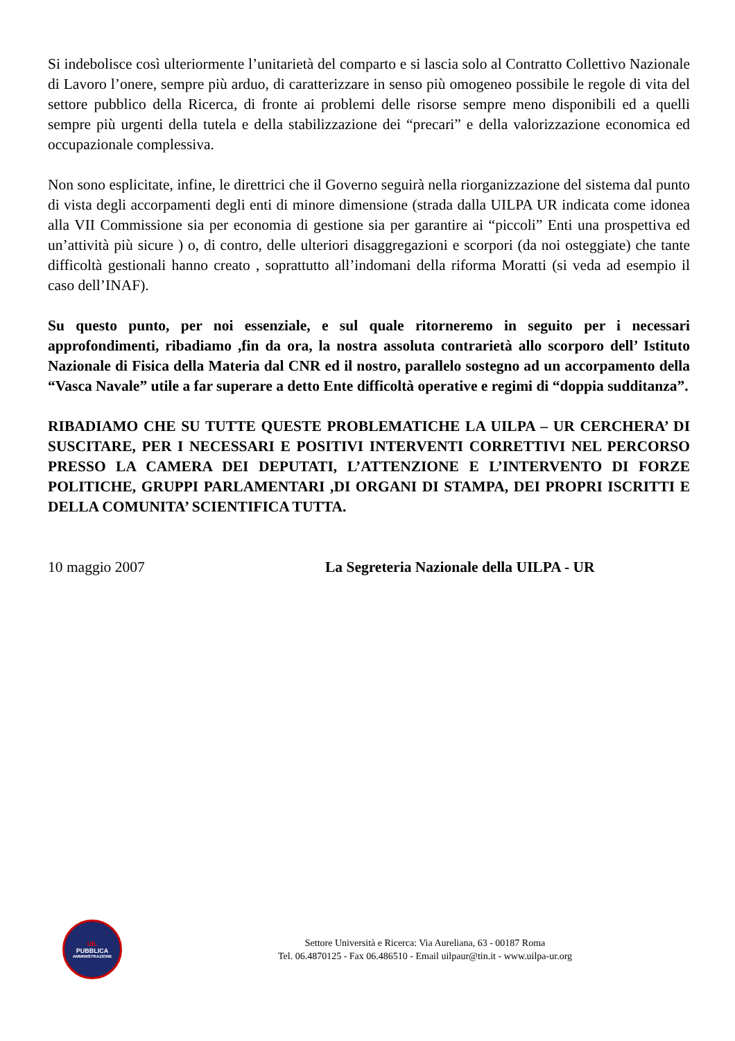Si indebolisce così ulteriormente l’unitarietà del comparto e si lascia solo al Contratto Collettivo Nazionale di Lavoro l’onere, sempre più arduo, di caratterizzare in senso più omogeneo possibile le regole di vita del settore pubblico della Ricerca, di fronte ai problemi delle risorse sempre meno disponibili ed a quelli sempre più urgenti della tutela e della stabilizzazione dei “precari” e della valorizzazione economica ed occupazionale complessiva.
Non sono esplicitate, infine, le direttrici che il Governo seguirà nella riorganizzazione del sistema dal punto di vista degli accorpamenti degli enti di minore dimensione (strada dalla UILPA UR indicata come idonea alla VII Commissione sia per economia di gestione sia per garantire ai “piccoli” Enti una prospettiva ed un’attività più sicure ) o, di contro, delle ulteriori disaggregazioni e scorpori (da noi osteggiate) che tante difficoltà gestionali hanno creato , soprattutto all’indomani della riforma Moratti (si veda ad esempio il caso dell’INAF).
Su questo punto, per noi essenziale, e sul quale ritorneremo in seguito per i necessari approfondimenti, ribadiamo ,fin da ora, la nostra assoluta contrarietà allo scorporo dell’ Istituto Nazionale di Fisica della Materia dal CNR ed il nostro, parallelo sostegno ad un accorpamento della “Vasca Navale” utile a far superare a detto Ente difficoltà operative e regimi di “doppia sudditanza”.
RIBADIAMO CHE SU TUTTE QUESTE PROBLEMATICHE LA UILPA – UR CERCHERA’ DI SUSCITARE, PER I NECESSARI E POSITIVI INTERVENTI CORRETTIVI NEL PERCORSO PRESSO LA CAMERA DEI DEPUTATI, L’ATTENZIONE E L’INTERVENTO DI FORZE POLITICHE, GRUPPI PARLAMENTARI ,DI ORGANI DI STAMPA, DEI PROPRI ISCRITTI E DELLA COMUNITA’ SCIENTIFICA TUTTA.
10 maggio 2007 La Segreteria Nazionale della UILPA - UR
UIL
PUBBLICA
AMMINISTRAZIONE
Settore Università e Ricerca: Via Aureliana, 63 - 00187 Roma
Tel. 06.4870125 - Fax 06.486510 - Email uilpaur@tin.it - www.uilpa-ur.org